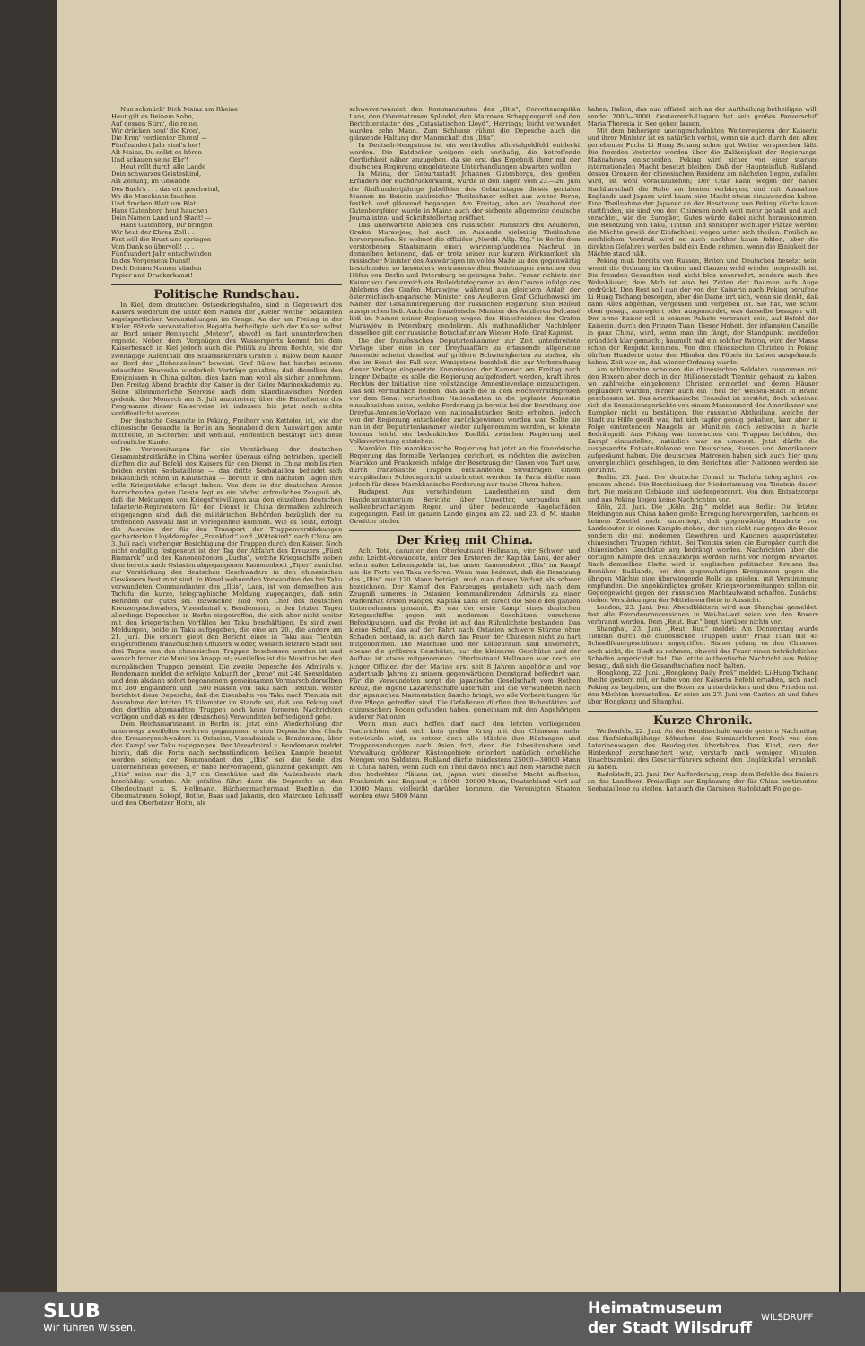Nun schmück' Dich Mainz am Rheine
Heut gilt es Deinem Sohn,
Auf dessen Stirn', die reine,
Wir drücken heut' die Kron',
Die Kron' verdienter Ehren! —
Fünfhundert Jahr sind's her!
Alt-Mainz, Du sollst es hören
Und schauen seine Ehr'!
Heut rollt durch alle Lande
Dein schwarzes Geisteskind,
Als Zeitung, im Gewande
Des Buch's . . . das eilt geschwind,
Wo die Maschinen fauchen
Und drucken Blatt um Blatt . . .
Hans Gutenberg heut hauchen
Dein Namen Land und Stadt! —
Hans Gutenberg, Dir bringen
Wir heut der Ehren Zoll . . .
Fast will die Brust uns springen
Vom Dank so übervoll! . . .
Fünfhundert Jahr entschwinden
In des Vergessens Dunst!
Doch Deinen Namen künden
Papier und Druckerkunst!
Politische Rundschau.
In Kiel, dem deutschen Ostseekriegshafen, sind in Gegenwart des Kaisers wiederum die unter dem Namen der „Kieler Woche“ bekannten segelsportlichen Veranstaltungen im Gange. An der am Freitag in der Kieler Föhrde veranstalteten Regatta betheiligte sich der Kaiser selbst an Bord seiner Rennyacht „Meteor“, obwohl es fast ununterbrochen regnete. Neben dem Vergnügen des Wassersports kommt bei dem Kaiserbesuch in Kiel jedoch auch die Politik zu ihrem Rechte, wie der zweitägige Aufenthalt des Staatssekretärs Grafen v. Bülow beim Kaiser an Bord der „Hohenzollern“ beweist. Graf Bülow hat hierbei seinem erlauchten Souverän wiederholt Vorträge gehalten; daß dieselben den Ereignissen in China galten, dies kann man wohl als sicher annehmen. Den Freitag Abend brachte der Kaiser in der Kieler Marineakademie zu. Seine allsommerliche Seereise nach dem skandinavischen Norden gedenkt der Monarch am 3. Juli anzutreten; über die Einzelheiten des Programms dieser Kaiserreise ist indessen bis jetzt noch nichts veröffentlicht worden.
Der deutsche Gesandte in Peking, Freiherr von Ketteler, ist, wie der chinesische Gesandte in Berlin am Sonnabend dem Auswärtigen Amte mittheilte, in Sicherheit und wohlauf. Hoffentlich bestätigt sich diese erfreuliche Kunde.
Die Vorbereitungen für die Verstärkung der deutschen Gesammtstreitkräfte in China werden überaus eifrig betrieben, speciell dürften die auf Befehl des Kaisers für den Dienst in China mobilisirten beiden ersten Seebataillone — das dritte Seebataillon befindet sich bekanntlich schon in Kiautschau — bereits in den nächsten Tagen ihre volle Kriegsstärke erlangt haben. Von dem in der deutschen Armee herrschenden guten Geiste legt es ein höchst erfreuliches Zeugniß ab, daß die Meldungen von Kriegsfreiwilligen aus den einzelnen deutschen Infanterie-Regimentern für den Dienst in China dermaßen zahlreich eingegangen sind, daß die militärischen Behörden bezüglich der zu treffenden Auswahl fast in Verlegenheit kommen. Wie es heißt, erfolgt die Ausreise der für den Transport der Truppenverstärkungen gecharterten Lloyddampfer „Frankfurt“ und „Wittekind“ nach China am 3. Juli nach vorheriger Besichtigung der Truppen durch den Kaiser. Noch nicht endgiltig festgesetzt ist der Tag der Abfahrt des Kreuzers „Fürst Bismarck“ und des Kanonenbootes „Luchs“, welche Kriegsschiffe neben dem bereits nach Ostasien abgegangenen Kanonenboot „Tiger“ zunächst zur Verstärkung des deutschen Geschwaders in den chinesischen Gewässern bestimmt sind. In Wesel wohnenden Verwandten des bei Taku verwundeten Commandanten des „Iltis“, Lans, ist von demselben aus Tschifu die kurze, telegraphische Meldung zugegangen, daß sein Befinden ein gutes sei. Inzwischen sind vom Chef des deutschen Kreuzergeschwaders, Vizeadmiral v. Bendemann, in den letzten Tagen allerdings Depeschen in Berlin eingetroffen, die sich aber nicht weiter mit den kriegerischen Vorfällen bei Taku beschäftigen. Es sind zwei Meldungen, beide in Taku aufgegeben, die eine am 20., die andere am 21. Juni. Die erstere giebt den Bericht eines in Taku aus Tientsin eingetroffenen französischen Offiziers wieder, wonach letztere Stadt seit drei Tagen von den chinesischen Truppen beschossen worden ist und wonach ferner die Munition knapp ist; zweifellos ist die Munition bei den europäischen Truppen gemeint. Die zweite Depesche des Admirals v. Bendemann meldet die erfolgte Ankunft der „Irene“ mit 240 Seesoldaten und dem alsdann sofort begonnenem gemeinsamen Vormarsch derselben mit 380 Engländern und 1500 Russen von Taku nach Tientsin. Weiter berichtet diese Depesche, daß die Eisenbahn von Taku nach Tientsin mit Ausnahme der letzten 15 Kilometer im Stande sei, daß von Peking und den dorthin abgesandten Truppen noch keine ferneren Nachrichten vorlägen und daß es den (deutschen) Verwundeten befriedigend gehe.
Dem Reichsmarineamt in Berlin ist jetzt eine Wiederholung der unterwegs zweifellos verloren gegangenen ersten Depesche des Chefs des Kreuzergeschwaders in Ostasien, Vizeadmirals v. Bendemann, über den Kampf vor Taku zugegangen. Der Vizeadmiral v. Bendemann meldet hierin, daß die Forts nach sechsstündigem heißen Kampfe besetzt worden seien; der Kommandant des „Iltis“ sei die Seele des Unternehmens gewesen, er habe hervorragend, glänzend gekämpft. Am „Iltis“ seien nur die 3,7 cm Geschütze und die Außenbante stark beschädigt worden. Als gefallen führt dann die Depesche an den Oberleutnant z. S. Hellmann, Büchsenmachermaat Baeftlein, die Obermatrosen Sokopf, Bothe, Baas und Jahanis, den Matrosen Lehnsoff und den Oberheizer Holm, als
schwerverwundet den Kommandanten des „Iltis“, Corvettencapitän Lans, den Obermatrosen Splindel, den Matrosen Schoppengerd und den Berichterstatter des „Ostasiatischen Lloyd“, Herrings; leicht verwundet wurden zehn Mann. Zum Schlusse rühmt die Depesche auch die glänzende Haltung der Mannschaft des „Iltis“.
In Deutsch-Neuguinea ist ein werthvolles Alluvialgoldfeld entdeckt worden. Die Entdecker weigern sich vorläufig, die betreffende Oertlichkeit näher anzugeben, da sie erst das Ergebniß ihrer mit der deutschen Regierung eingeleiteten Unterhandlungen abwarten wollen.
In Mainz, der Geburtsstadt Johannes Gutenbergs, des großen Erfinders der Buchdruckerkunst, wurde in den Tagen vom 23.—26. Juni die fünfhundertjährige Jubelfeier des Geburtstages dieses genialen Mannes im Beisein zahlreicher Theilnehmer selbst aus weiter Ferne, festlich und glänzend begangen. Am Freitag, also am Vorabend der Gutenbergfeier, wurde in Mainz auch der siebente allgemeine deutsche Journalisten- und Schriftstellertag eröffnet.
Das unerwartete Ableben des russischen Ministers des Aeußeren, Grafen Murawjew, hat auch im Auslande vielseitig Theilnahme hervorgerufen. So widmet die offiziöse „Nordd. Allg. Ztg.“ in Berlin dem verstorbenen Staatsmann einen warmempfundenen Nachruf, in demselben betonend, daß er trotz seiner nur kurzen Wirksamkeit als russischer Minister des Auswärtigen im vollen Maße zu den gegenwärtig bestehenden so besonders vertrauensvollen Beziehungen zwischen den Höfen von Berlin und Petersburg beigetragen habe. Ferner richtete der Kaiser von Oesterreich ein Beileidstelegramm an den Czaren infolge des Ablebens des Grafen Murawjew, während aus gleichem Anlaß der österreichisch-ungarische Minister des Aeußeren Graf Goluchowski im Namen der Gesammtregierung der russischen Regierung sein Beileid aussprechen ließ. Auch der französische Minister des Aeußeren Delcassé ließ im Namen seiner Regierung wegen des Hinscheidens des Grafen Murawjew in Petersburg condoliren. Als muthmaßlicher Nachfolger desselben gilt der russische Botschafter am Wiener Hofe, Graf Kapnist.
Die der französischen Deputirtenkammer zur Zeit unterbreitete Vorlage über eine in der Dreyfusaffäre zu erlassende allgemeine Amnestie scheint daselbst auf größere Schwierigkeiten zu stoßen, als das im Senat der Fall war. Wenigstens beschloß die zur Vorberathung dieser Vorlage eingesetzte Kommission der Kammer am Freitag nach langer Debatte, es solle die Regierung aufgefordert werden, kraft ihres Rechtes der Initiative eine vollständige Amnestievorlage einzubringen. Das soll vermuthlich heißen, daß auch die in dem Hochverrathsprozeß vor dem Senat verurtheilten Nationalisten in die geplante Amnestie einzubeziehen seien, welche Forderung ja bereits bei der Berathung der Dreyfus-Amnestie-Vorlage von nationalistischer Seite erhoben, jedoch von der Regierung entschieden zurückgewiesen worden war. Sollte sie nun in der Deputirtenkammer wieder aufgenommen werden, so könnte hieraus leicht ein bedenklicher Konflikt zwischen Regierung und Volksvertretung entstehen.
Marokko. Die marokkanische Regierung hat jetzt an die französische Regierung das formelle Verlangen gerichtet, es möchten die zwischen Marokko und Frankreich infolge der Besetzung der Oasen von Turt usw. durch französische Truppen entstandenen Streitfragen einem europäischen Schiedsgericht unterbreitet werden. In Paris dürfte man jedoch für diese Marokkanische Forderung nur taube Ohren haben.
Budapest. Aus verschiedenen Landestheilen sind dem Handelsministerium Berichte über Unwetter, verbunden mit wolkenbruchartigem Regen und über bedeutende Hagelschäden zugegangen. Fast im ganzen Lande gingen am 22. und 23. d. M. starke Gewitter nieder.
Der Krieg mit China.
Acht Tote, darunter den Oberleutnant Hellmann, vier Schwer- und zehn Leicht-Verwundete, unter den Ersteren der Kapitän Lans, der aber schon außer Lebensgefahr ist, hat unser Kanonenboot „Iltis“ im Kampf um die Forts von Taku verloren. Wenn man bedenkt, daß die Besatzung des „Iltis“ nur 120 Mann beträgt, muß man diesen Verlust als schwer bezeichnen. Der Kampf des Fahrzeuges gestaltete sich nach dem Zeugniß unseres in Ostasien kommandirenden Admirals zu einer Waffenthat ersten Ranges, Kapitän Lans ist direct die Seele des ganzen Unternehmens genannt. Es war der erste Kampf eines deutschen Kriegsschiffes gegen mit modernen Geschützen versehene Befestigungen, und die Probe ist auf das Rühmlichste bestanden. Das kleine Schiff, das auf der Fahrt nach Ostasien schwere Stürme ohne Schaden bestand, ist auch durch das Feuer der Chinesen nicht zu hart mitgenommen. Die Maschine und der Kohlenraum sind unversehrt, ebenso die größeren Geschütze, nur die kleineren Geschütze und der Aufbau ist etwas mitgenommen. Oberleutnant Hellmann war noch ein junger Offizier, der der Marine erst seit 8 Jahren angehörte und vor anderthalb Jahren zu seinem gegenwärtigen Dienstgrad befördert war. Für die Verwundeten sorgt die japanische Gesellschaft vom Rothen Kreuz, die eigene Lazarethschiffe unterhält und die Verwundeten nach der japanischen Marinestation Sascho bringt, wo alle Vorbereitungen für ihre Pflege getroffen sind. Die Gefallenen dürften ihre Ruhestätten auf chinesischem Boden gefunden haben, gemeinsam mit den Angehörigen anderer Nationen.
Wenn man auch hoffen darf nach den letzten vorliegenden Nachrichten, daß sich kein großer Krieg mit den Chinesen mehr entwickeln wird, so setzen doch alle Mächte ihre Rüstungen und Truppensendungen nach Asien fort, denn die Inbesitznahme und Verwaltung größerer Küstengebiete erfordert natürlich erhebliche Mengen von Soldaten. Rußland dürfte mindestens 25000—30000 Mann in China haben, wenn auch ein Theil davon noch auf dem Marsche nach den bedrohten Plätzen ist, Japan wird dieselbe Macht aufbieten, Frankreich und England je 15000—20000 Mann, Deutschland wird auf 10000 Mann, vielleicht darüber, kommen, die Vereinigten Staaten werden etwa 5000 Mann
haben, Italien, das nun offiziell sich an der Auftheilung betheiligen will, sendet 2000—3000, Oesterreich-Ungarn hat sein großes Panzerschiff Maria Theresia in See gehen lassen.
Mit dem bisherigen uneingeschränkten Weiterregieren der Kaiserin und ihrer Minister ist es natürlich vorbei, wenn sie auch durch den alten geriebenen Fuchs Li Hung Schang schon gut Wetter versprechen läßt. Die fremden Vertreter werden über die Zulässigkeit der Regierungs-Maßnahmen entscheiden, Peking wird sicher von einer starken internationalen Macht besetzt bleiben. Daß der Haupteinfluß Rußland, dessen Grenzen der chinesischen Residenz am nächsten liegen, zufallen wird, ist wohl vorauszusehen; Der Czar kann wegen der nahen Nachbarschaft die Ruhe am besten verbürgen, und mit Ausnahme Englands und Japans wird kaum eine Macht etwas einzuwenden haben. Eine Theilnahme der Japaner an der Besetzung von Peking dürfte kaum stattfinden, sie sind von den Chinesen noch weit mehr gehaßt und auch verachtet, wie die Europäer, Gutes würde dabei nicht herauskommen. Die Besetzung von Taku, Tintsin und sonstiger wichtiger Plätze werden die Mächte gewiß der Einfachheit wegen unter sich theilen. Freilich an reichlichem Verdruß wird es auch nachher kaum fehlen, aber die direkten Gefahren werden bald ein Ende nehmen, wenn die Einigkeit der Mächte stand hält.
Peking muß bereits von Russen, Briten und Deutschen besetzt sein, womit die Ordnung im Großen und Ganzen wohl wieder hergestellt ist. Die fremden Gesandten sind nicht blos unversehrt, sondern auch ihre Wohnhäuser, dem Mob ist also bei Zeiten der Daumen aufs Auge gedrückt. Den Rest soll nun der von der Kaiserin nach Peking berufene Li Hung Tschang besorgen, aber die Dame irrt sich, wenn sie denkt, daß dann Alles abgethan, vergessen und vergeben ist. Sie hat, wie schon oben gesagt, ausregiert oder ausgemordet, was dasselbe besagen will. Der arme Kaiser soll in seinem Palaste verbrannt sein, auf Befehl der Kaiserin, durch den Prinzen Tuan. Dieser Hoheit, der infamsten Canaille in ganz China, wird, wenn man ihn fängt, der Standpunkt zweifellos gründlich klar gemacht; baumelt mal ein solcher Patron, wird der Masse schon der Respekt kommen. Von den chinesischen Christen in Peking dürften Hunderte unter den Händen des Pöbels ihr Leben ausgehaucht haben. Zeit war es, daß wieder Ordnung wurde.
Am schlimmsten scheinen die chinesischen Soldaten zusammen mit den Boxern aber doch in der Millionenstadt Tientsin gehaust zu haben, wo zahlreiche eingeborene Christen ermordet und deren Häuser geplündert wurden, ferner auch ein Theil der Weißen-Stadt in Brand geschossen ist. Das amerikanische Consulat ist zerstört, doch scheinen sich die Sensationsgerüchte von einem Massenmord der Amerikaner und Europäer nicht zu bestätigen. Die russische Abtheilung, welche der Stadt zu Hilfe geeilt war, hat sich tapfer genug gehalten, kam aber in Folge eintretenden Mangels an Munition doch zeitweise in harte Bedrängniß. Aus Peking war inzwischen den Truppen befohlen, den Kampf einzustellen, natürlich war es umsonst. Jetzt dürfte die ausgesandte Entsatz-Kolonne von Deutschen, Russen und Amerikanern aufgeräumt haben. Die deutschen Matrosen haben sich auch hier ganz unvergleichlich geschlagen, in den Berichten aller Nationen werden sie gerühmt.
Berlin, 23. Juni. Der deutsche Consul in Tschifu telegraphirt von gestern Abend: Die Beschießung der Niederlassung von Tientsin dauert fort. Die meisten Gebäude sind niedergebrannt. Von dem Entsatzcorps und aus Peking liegen keine Nachrichten vor.
Köln, 23. Juni. Die „Köln. Ztg.“ meldet aus Berlin: Die letzten Meldungen aus China haben große Erregung hervorgerufen, nachdem es keinem Zweifel mehr unterliegt, daß gegenwärtig Hunderte von Landsleuten in einem Kampfe stehen, der sich nicht nur gegen die Boxer, sondern die mit modernen Gewehren und Kanonen ausgerüsteten chinesischen Truppen richtet. Bei Tientsin seien die Europäer durch die chinesischen Geschütze arg bedrängt worden. Nachrichten über die dortigen Kämpfe des Entsatzkorps werden nicht vor morgen erwartet. Nach demselben Blatte wird in englischen politischen Kreisen das Bemühen Rußlands, bei den gegenwärtigen Ereignissen gegen die übrigen Mächte eine überwiegende Rolle zu spielen, mit Verstimmung empfunden. Die angekündigten großen Kriegsvorbereitungen sollen ein Gegengewicht gegen den russischen Machtaufwand schaffen. Zunächst stehen Verstärkungen der Mittelmeerflotte in Aussicht.
London, 23. Juni. Den Abendblättern wird aus Shanghai gemeldet, fast alle Fremdenconcessionen in Wei-hai-wei seien von den Boxers verbrannt worden. Dem „Reut. Bur.“ liegt hierüber nichts vor.
Shanghai, 23. Juni. „Reut. Bur.“ meldet: Am Donnerstag wurde Tientsin durch die chinesischen Truppen unter Prinz Tuan mit 45 Schnellfeuergeschützen angegriffen. Bisher gelang es den Chinesen noch nicht, die Stadt zu nehmen, obwohl das Feuer einen beträchtlichen Schaden angerichtet hat. Die letzte authentische Nachricht aus Peking besagt, daß sich die Gesandtschaften noch halten.
Hongkong, 22. Juni. „Hongkong Daily Preß“ meldet: Li-Hung-Tschang theilte gestern mit, er habe von der Kaiserin Befehl erhalten, sich nach Peking zu begeben, um die Boxer zu unterdrücken und den Frieden mit den Mächten herzustellen. Er reise am 27. Juni von Canton ab und fahre über Hongkong und Shanghai.
Kurze Chronik.
Weißenfels, 22. Juni. An der Beudisschule wurde gestern Nachmittag das fünfeinhalbjährige Söhnchen des Seminarlehrers Koch von dem Laterinenwagen des Beudegutes überfahren. Das Kind, dem der Hinterkopf zerschmettert war, verstarb nach wenigen Minuten. Unachtsamkeit des Geschirrführers scheint den Unglücksfall veranlaßt zu haben.
Rudolstadt, 23. Juni. Der Aufforderung, resp. dem Befehle des Kaisers an das Landheer, Freiwillige zur Ergänzung der für China bestimmten Seebataillone zu stellen, hat auch die Garnison Rudolstadt Folge ge-
SLUB
Wir führen Wissen.
Heimatmuseum
der Stadt Wilsdruff
WILSDRUFF